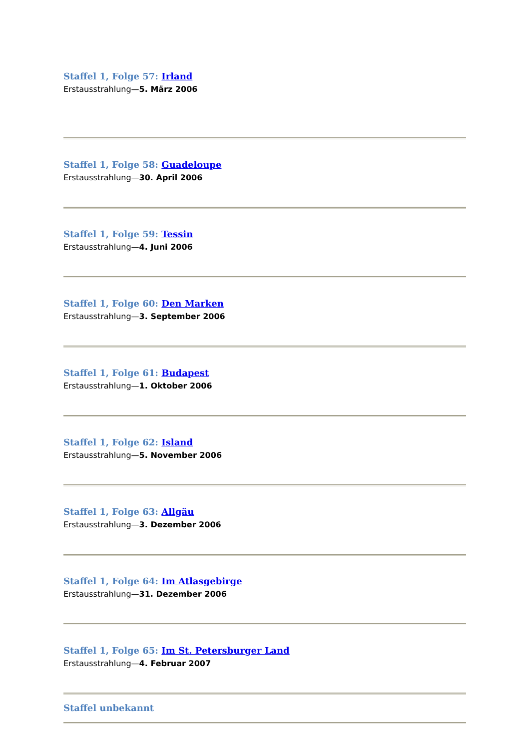Staffel 1, Folge 57: Irland
Erstausstrahlung—5. März 2006
Staffel 1, Folge 58: Guadeloupe
Erstausstrahlung—30. April 2006
Staffel 1, Folge 59: Tessin
Erstausstrahlung—4. Juni 2006
Staffel 1, Folge 60: Den Marken
Erstausstrahlung—3. September 2006
Staffel 1, Folge 61: Budapest
Erstausstrahlung—1. Oktober 2006
Staffel 1, Folge 62: Island
Erstausstrahlung—5. November 2006
Staffel 1, Folge 63: Allgäu
Erstausstrahlung—3. Dezember 2006
Staffel 1, Folge 64: Im Atlasgebirge
Erstausstrahlung—31. Dezember 2006
Staffel 1, Folge 65: Im St. Petersburger Land
Erstausstrahlung—4. Februar 2007
Staffel unbekannt